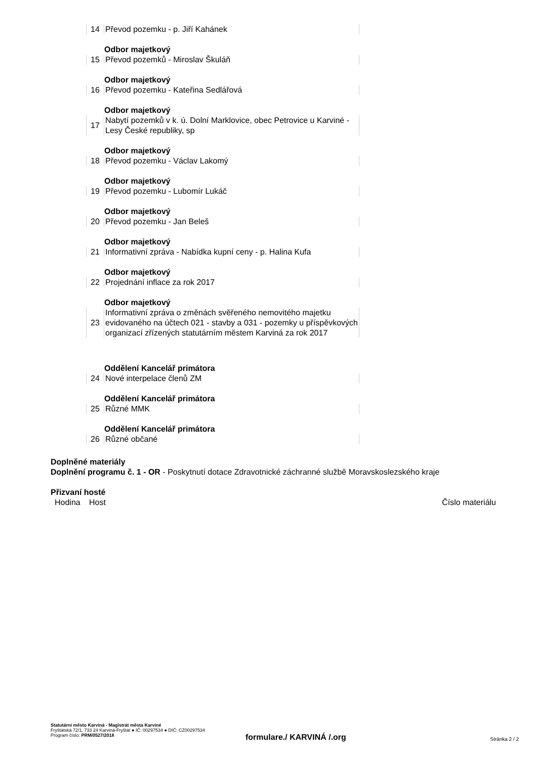| 14 | Převod pozemku - p. Jiří Kahánek |
Odbor majetkový
| 15 | Převod pozemků - Miroslav Škuláň |
Odbor majetkový
| 16 | Převod pozemku - Kateřina Sedlářová |
Odbor majetkový
| 17 | Nabytí pozemků v k. ú. Dolní Marklovice, obec Petrovice u Karviné - Lesy České republiky, sp |
Odbor majetkový
| 18 | Převod pozemku - Václav Lakomý |
Odbor majetkový
| 19 | Převod pozemku - Lubomír Lukáč |
Odbor majetkový
| 20 | Převod pozemku - Jan Beleš |
Odbor majetkový
| 21 | Informativní zpráva - Nabídka kupní ceny - p. Halina Kufa |
Odbor majetkový
| 22 | Projednání inflace za rok 2017 |
Odbor majetkový
| 23 | Informativní zpráva o změnách svěřeného nemovitého majetku evidovaného na účtech 021 - stavby a 031 - pozemky u příspěvkových organizací zřízených statutárním městem Karviná za rok 2017 |
Oddělení Kancelář primátora
| 24 | Nové interpelace členů ZM |
Oddělení Kancelář primátora
| 25 | Různé MMK |
Oddělení Kancelář primátora
| 26 | Různé občané |
Doplněné materiály
Doplnění programu č. 1 - OR - Poskytnutí dotace Zdravotnické záchranné službě Moravskoslezského kraje
Přizvaní hosté
| Hodina | Host | Číslo materiálu |
Statutární město Karviná - Magistrát města Karviné
Fryštátská 72/1, 733 24 Karviná-Fryštát ● IČ: 00297534 ● DIČ: CZ00297534
Program číslo: PRM/0527/2018
formulare./ KARVINÁ /.org Stránka 2 / 2